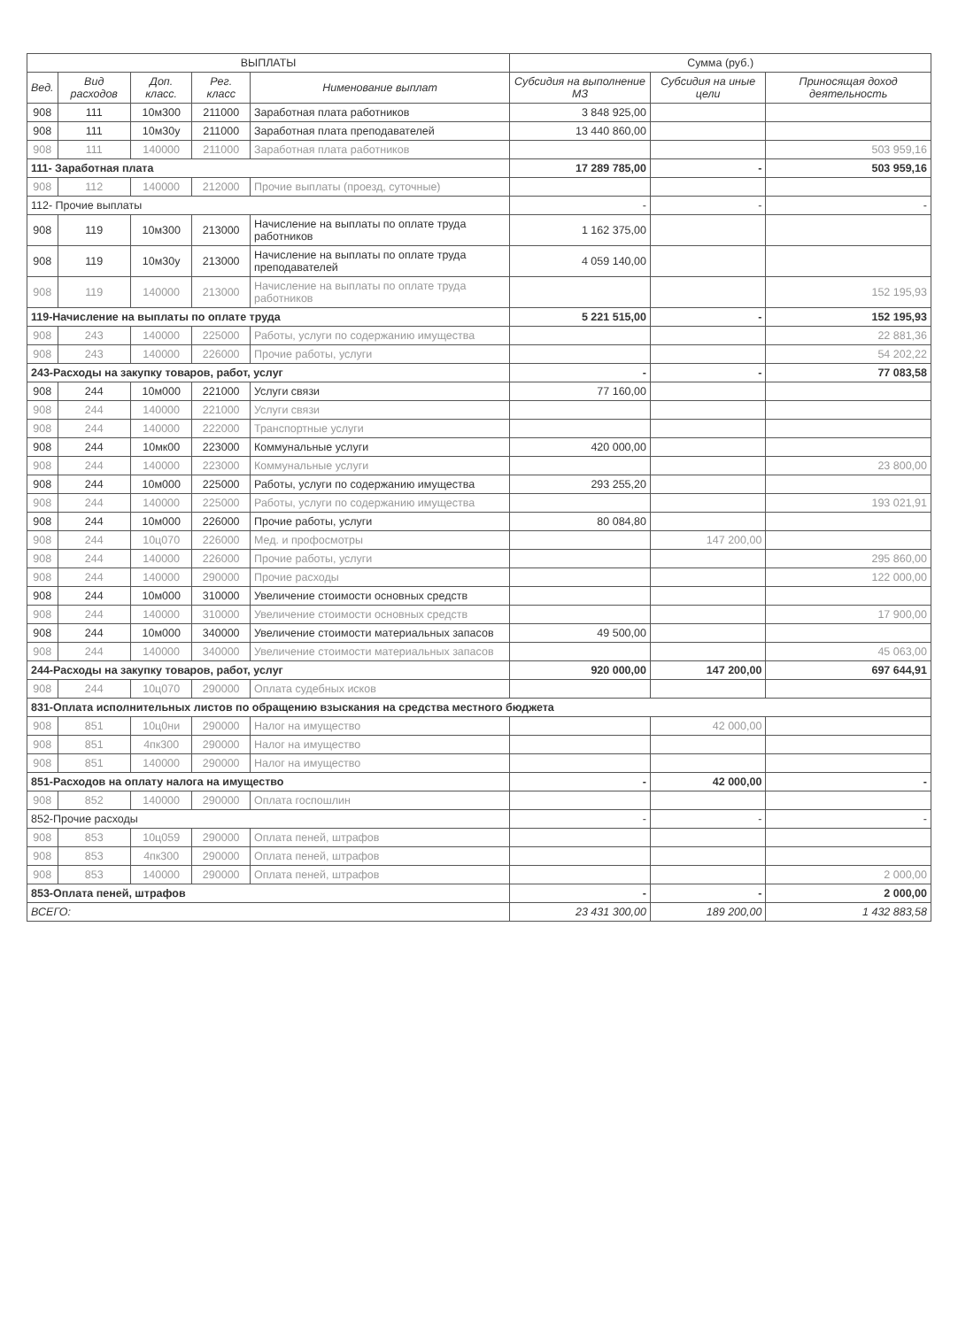| ВЫПЛАТЫ | | | | | Сумма (руб.) | | |
| --- | --- | --- | --- | --- | --- | --- | --- |
| Вед. | Вид расходов | Доп. класс. | Рег. класс | Нименование выплат | Субсидия на выполнение МЗ | Субсидия на иные цели | Приносящая доход деятельность |
| 908 | 111 | 10м300 | 211000 | Заработная плата работников | 3 848 925,00 | | |
| 908 | 111 | 10м30у | 211000 | Заработная плата преподавателей | 13 440 860,00 | | |
| 908 | 111 | 140000 | 211000 | Заработная плата работников | | | 503 959,16 |
| 111- Заработная плата | | | | | 17 289 785,00 | - | 503 959,16 |
| 908 | 112 | 140000 | 212000 | Прочие выплаты (проезд, суточные) | | | |
| 112- Прочие выплаты | | | | | - | - | - |
| 908 | 119 | 10м300 | 213000 | Начисление на выплаты по оплате труда работников | 1 162 375,00 | | |
| 908 | 119 | 10м30у | 213000 | Начисление на выплаты по оплате труда преподавателей | 4 059 140,00 | | |
| 908 | 119 | 140000 | 213000 | Начисление на выплаты по оплате труда работников | | | 152 195,93 |
| 119-Начисление на выплаты по оплате труда | | | | | 5 221 515,00 | - | 152 195,93 |
| 908 | 243 | 140000 | 225000 | Работы, услуги по содержанию имущества | | | 22 881,36 |
| 908 | 243 | 140000 | 226000 | Прочие работы, услуги | | | 54 202,22 |
| 243-Расходы на закупку товаров, работ, услуг | | | | | - | - | 77 083,58 |
| 908 | 244 | 10м000 | 221000 | Услуги связи | 77 160,00 | | |
| 908 | 244 | 140000 | 221000 | Услуги связи | | | |
| 908 | 244 | 140000 | 222000 | Транспортные услуги | | | |
| 908 | 244 | 10мк00 | 223000 | Коммунальные услуги | 420 000,00 | | |
| 908 | 244 | 140000 | 223000 | Коммунальные услуги | | | 23 800,00 |
| 908 | 244 | 10м000 | 225000 | Работы, услуги по содержанию имущества | 293 255,20 | | |
| 908 | 244 | 140000 | 225000 | Работы, услуги по содержанию имущества | | | 193 021,91 |
| 908 | 244 | 10м000 | 226000 | Прочие работы, услуги | 80 084,80 | | |
| 908 | 244 | 10ц070 | 226000 | Мед. и профосмотры | | 147 200,00 | |
| 908 | 244 | 140000 | 226000 | Прочие работы, услуги | | | 295 860,00 |
| 908 | 244 | 140000 | 290000 | Прочие расходы | | | 122 000,00 |
| 908 | 244 | 10м000 | 310000 | Увеличение стоимости основных средств | | | |
| 908 | 244 | 140000 | 310000 | Увеличение стоимости основных средств | | | 17 900,00 |
| 908 | 244 | 10м000 | 340000 | Увеличение стоимости материальных запасов | 49 500,00 | | |
| 908 | 244 | 140000 | 340000 | Увеличение стоимости материальных запасов | | | 45 063,00 |
| 244-Расходы на закупку товаров, работ, услуг | | | | | 920 000,00 | 147 200,00 | 697 644,91 |
| 908 | 244 | 10ц070 | 290000 | Оплата судебных исков | | | |
| 831-Оплата исполнительных листов по обращению взыскания на средства местного бюджета | | | | | | | |
| 908 | 851 | 10ц0ни | 290000 | Налог на имущество | | 42 000,00 | |
| 908 | 851 | 4пк300 | 290000 | Налог на имущество | | | |
| 908 | 851 | 140000 | 290000 | Налог на имущество | | | |
| 851-Расходов на оплату налога на имущество | | | | | - | 42 000,00 | - |
| 908 | 852 | 140000 | 290000 | Оплата госпошлин | | | |
| 852-Прочие расходы | | | | | - | - | - |
| 908 | 853 | 10ц059 | 290000 | Оплата пеней, штрафов | | | |
| 908 | 853 | 4пк300 | 290000 | Оплата пеней, штрафов | | | |
| 908 | 853 | 140000 | 290000 | Оплата пеней, штрафов | | | 2 000,00 |
| 853-Оплата пеней, штрафов | | | | | - | - | 2 000,00 |
| ВСЕГО: | | | | | 23 431 300,00 | 189 200,00 | 1 432 883,58 |